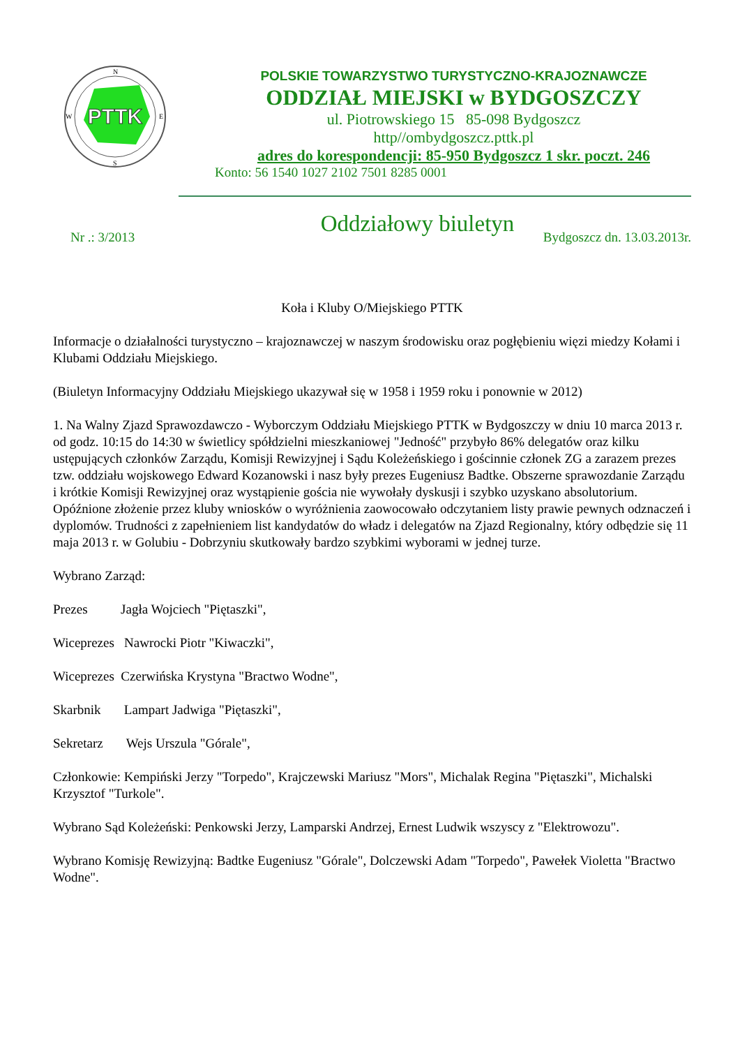PTTK
N
S
W
E
POLSKIE TOWARZYSTWO TURYSTYCZNO-KRAJOZNAWCZE
ODDZIAŁ MIEJSKI w BYDGOSZCZY
ul. Piotrowskiego 15 85-098 Bydgoszcz
http//ombydgoszcz.pttk.pl
adres do korespondencji: 85-950 Bydgoszcz 1 skr. poczt. 246
Konto: 56 1540 1027 2102 7501 8285 0001
Oddziałowy biuletyn
Nr .: 3/2013 Bydgoszcz dn. 13.03.2013r.
Koła i Kluby O/Miejskiego PTTK
Informacje o działalności turystyczno – krajoznawczej w naszym środowisku oraz pogłębieniu więzi miedzy Kołami i Klubami Oddziału Miejskiego.
(Biuletyn Informacyjny Oddziału Miejskiego ukazywał się w 1958 i 1959 roku i ponownie w 2012)
1. Na Walny Zjazd Sprawozdawczo - Wyborczym Oddziału Miejskiego PTTK w Bydgoszczy w dniu 10 marca 2013 r. od godz. 10:15 do 14:30 w świetlicy spółdzielni mieszkaniowej "Jedność" przybyło 86% delegatów oraz kilku ustępujących członków Zarządu, Komisji Rewizyjnej i Sądu Koleżeńskiego i gościnnie członek ZG a zarazem prezes tzw. oddziału wojskowego Edward Kozanowski i nasz były prezes Eugeniusz Badtke. Obszerne sprawozdanie Zarządu i krótkie Komisji Rewizyjnej oraz wystąpienie gościa nie wywołały dyskusji i szybko uzyskano absolutorium. Opóźnione złożenie przez kluby wniosków o wyróżnienia zaowocowało odczytaniem listy prawie pewnych odznaczeń i dyplomów. Trudności z zapełnieniem list kandydatów do władz i delegatów na Zjazd Regionalny, który odbędzie się 11 maja 2013 r. w Golubiu - Dobrzyniu skutkowały bardzo szybkimi wyborami w jednej turze.
Wybrano Zarząd:
Prezes Jagła Wojciech "Piętaszki",
Wiceprezes Nawrocki Piotr "Kiwaczki",
Wiceprezes Czerwińska Krystyna "Bractwo Wodne",
Skarbnik Lampart Jadwiga "Piętaszki",
Sekretarz Wejs Urszula "Górale",
Członkowie: Kempiński Jerzy "Torpedo", Krajczewski Mariusz "Mors", Michalak Regina "Piętaszki", Michalski Krzysztof "Turkole".
Wybrano Sąd Koleżeński: Penkowski Jerzy, Lamparski Andrzej, Ernest Ludwik wszyscy z "Elektrowozu".
Wybrano Komisję Rewizyjną: Badtke Eugeniusz "Górale", Dolczewski Adam "Torpedo", Pawełek Violetta "Bractwo Wodne".